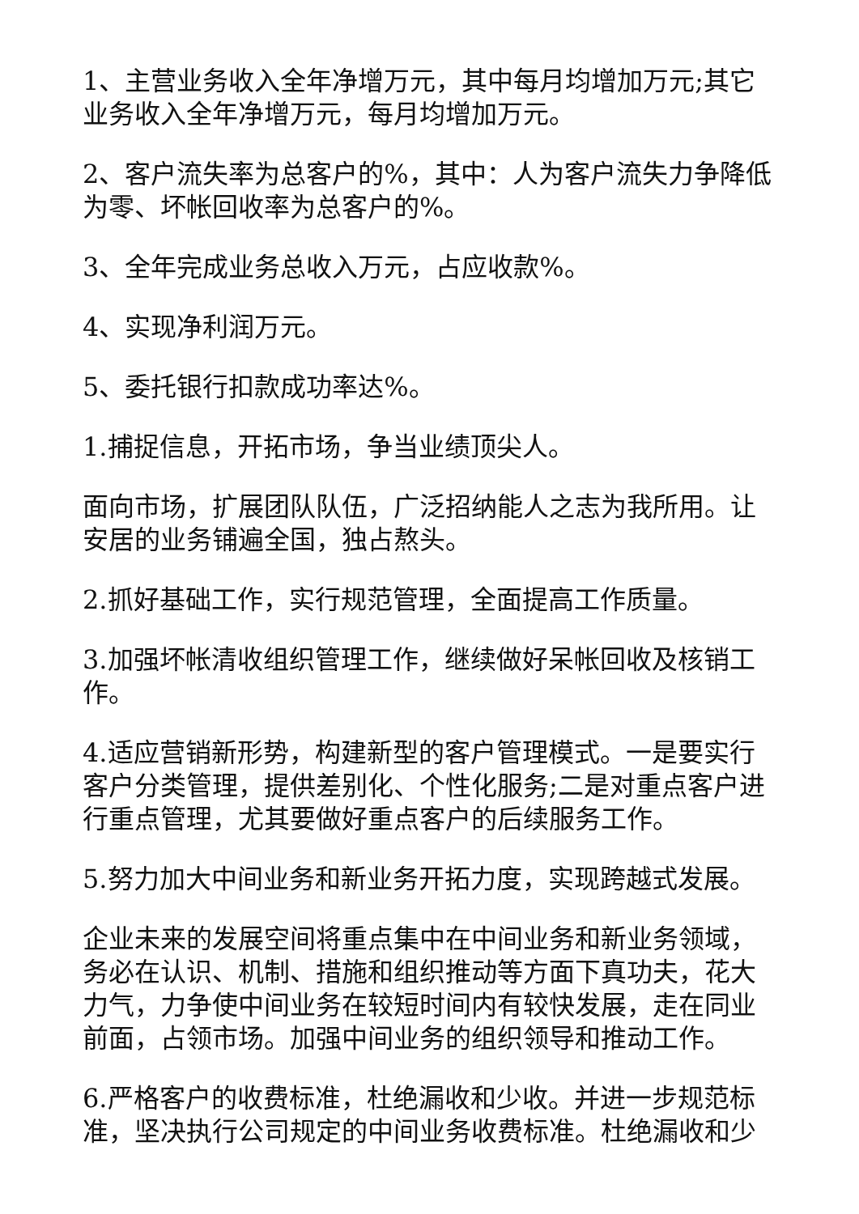1、主营业务收入全年净增万元，其中每月均增加万元;其它业务收入全年净增万元，每月均增加万元。
2、客户流失率为总客户的%，其中：人为客户流失力争降低为零、坏帐回收率为总客户的%。
3、全年完成业务总收入万元，占应收款%。
4、实现净利润万元。
5、委托银行扣款成功率达%。
1.捕捉信息，开拓市场，争当业绩顶尖人。
面向市场，扩展团队队伍，广泛招纳能人之志为我所用。让安居的业务铺遍全国，独占熬头。
2.抓好基础工作，实行规范管理，全面提高工作质量。
3.加强坏帐清收组织管理工作，继续做好呆帐回收及核销工作。
4.适应营销新形势，构建新型的客户管理模式。一是要实行客户分类管理，提供差别化、个性化服务;二是对重点客户进行重点管理，尤其要做好重点客户的后续服务工作。
5.努力加大中间业务和新业务开拓力度，实现跨越式发展。
企业未来的发展空间将重点集中在中间业务和新业务领域，务必在认识、机制、措施和组织推动等方面下真功夫，花大力气，力争使中间业务在较短时间内有较快发展，走在同业前面，占领市场。加强中间业务的组织领导和推动工作。
6.严格客户的收费标准，杜绝漏收和少收。并进一步规范标准，坚决执行公司规定的中间业务收费标准。杜绝漏收和少